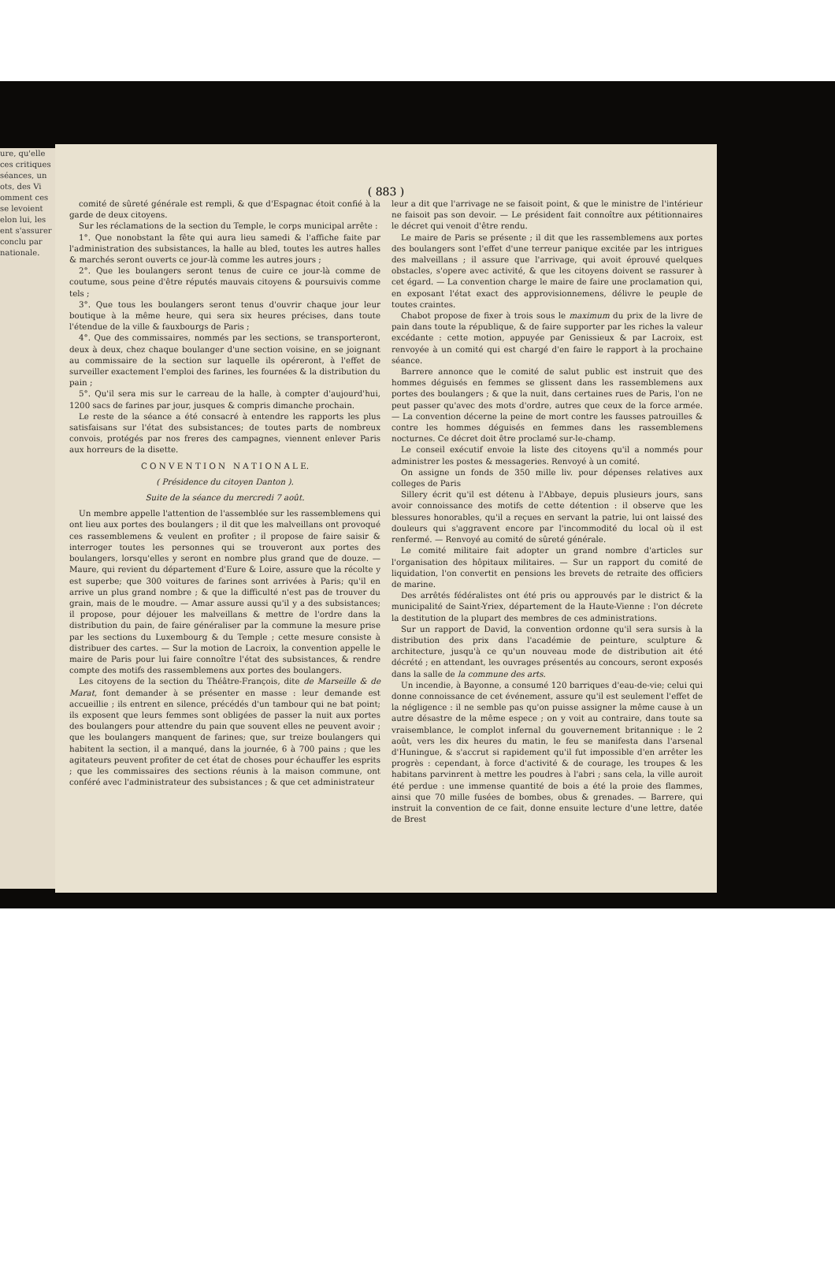ure, qu'elle
ces critiques
séances, un
ots, des Vi
omment ces
se levoient
elon lui, les
ent s'assurer
conclu par
nationale.
( 883 )
comité de sûreté générale est rempli, & que d'Espagnac étoit confié à la garde de deux citoyens.
Sur les réclamations de la section du Temple, le corps municipal arrête :
1°. Que nonobstant la fête qui aura lieu samedi & l'affiche faite par l'administration des subsistances, la halle au bled, toutes les autres halles & marchés seront ouverts ce jour-là comme les autres jours ;
2°. Que les boulangers seront tenus de cuire ce jour-là comme de coutume, sous peine d'être réputés mauvais citoyens & poursuivis comme tels ;
3°. Que tous les boulangers seront tenus d'ouvrir chaque jour leur boutique à la même heure, qui sera six heures précises, dans toute l'étendue de la ville & fauxbourgs de Paris ;
4°. Que des commissaires, nommés par les sections, se transporteront, deux à deux, chez chaque boulanger d'une section voisine, en se joignant au commissaire de la section sur laquelle ils opéreront, à l'effet de surveiller exactement l'emploi des farines, les fournées & la distribution du pain ;
5°. Qu'il sera mis sur le carreau de la halle, à compter d'aujourd'hui, 1200 sacs de farines par jour, jusques & compris dimanche prochain.
Le reste de la séance a été consacré à entendre les rapports les plus satisfaisans sur l'état des subsistances; de toutes parts de nombreux convois, protégés par nos freres des campagnes, viennent enlever Paris aux horreurs de la disette.
C O N V E N T I O N N A T I O N A L E.
( Présidence du citoyen Danton ).
Suite de la séance du mercredi 7 août.
Un membre appelle l'attention de l'assemblée sur les rassemblemens qui ont lieu aux portes des boulangers ; il dit que les malveillans ont provoqué ces rassemblemens & veulent en profiter ; il propose de faire saisir & interroger toutes les personnes qui se trouveront aux portes des boulangers, lorsqu'elles y seront en nombre plus grand que de douze. — Maure, qui revient du département d'Eure & Loire, assure que la récolte y est superbe; que 300 voitures de farines sont arrivées à Paris; qu'il en arrive un plus grand nombre ; & que la difficulté n'est pas de trouver du grain, mais de le moudre. — Amar assure aussi qu'il y a des subsistances; il propose, pour déjouer les malveillans & mettre de l'ordre dans la distribution du pain, de faire généraliser par la commune la mesure prise par les sections du Luxembourg & du Temple ; cette mesure consiste à distribuer des cartes. — Sur la motion de Lacroix, la convention appelle le maire de Paris pour lui faire connoître l'état des subsistances, & rendre compte des motifs des rassemblemens aux portes des boulangers.
Les citoyens de la section du Théâtre-François, dite de Marseille & de Marat, font demander à se présenter en masse : leur demande est accueillie ; ils entrent en silence, précédés d'un tambour qui ne bat point; ils exposent que leurs femmes sont obligées de passer la nuit aux portes des boulangers pour attendre du pain que souvent elles ne peuvent avoir ; que les boulangers manquent de farines; que, sur treize boulangers qui habitent la section, il a manqué, dans la journée, 6 à 700 pains ; que les agitateurs peuvent profiter de cet état de choses pour échauffer les esprits ; que les commissaires des sections réunis à la maison commune, ont conféré avec l'administrateur des subsistances ; & que cet administrateur
leur a dit que l'arrivage ne se faisoit point, & que le ministre de l'intérieur ne faisoit pas son devoir. — Le président fait connoître aux pétitionnaires le décret qui venoit d'être rendu.
Le maire de Paris se présente ; il dit que les rassemblemens aux portes des boulangers sont l'effet d'une terreur panique excitée par les intrigues des malveillans ; il assure que l'arrivage, qui avoit éprouvé quelques obstacles, s'opere avec activité, & que les citoyens doivent se rassurer à cet égard. — La convention charge le maire de faire une proclamation qui, en exposant l'état exact des approvisionnemens, délivre le peuple de toutes craintes.
Chabot propose de fixer à trois sous le maximum du prix de la livre de pain dans toute la république, & de faire supporter par les riches la valeur excédante : cette motion, appuyée par Genissieux & par Lacroix, est renvoyée à un comité qui est chargé d'en faire le rapport à la prochaine séance.
Barrere annonce que le comité de salut public est instruit que des hommes déguisés en femmes se glissent dans les rassemblemens aux portes des boulangers ; & que la nuit, dans certaines rues de Paris, l'on ne peut passer qu'avec des mots d'ordre, autres que ceux de la force armée. — La convention décerne la peine de mort contre les fausses patrouilles & contre les hommes déguisés en femmes dans les rassemblemens nocturnes. Ce décret doit être proclamé sur-le-champ.
Le conseil exécutif envoie la liste des citoyens qu'il a nommés pour administrer les postes & messageries. Renvoyé à un comité.
On assigne un fonds de 350 mille liv. pour dépenses relatives aux colleges de Paris
Sillery écrit qu'il est détenu à l'Abbaye, depuis plusieurs jours, sans avoir connoissance des motifs de cette détention : il observe que les blessures honorables, qu'il a reçues en servant la patrie, lui ont laissé des douleurs qui s'aggravent encore par l'incommodité du local où il est renfermé. — Renvoyé au comité de sûreté générale.
Le comité militaire fait adopter un grand nombre d'articles sur l'organisation des hôpitaux militaires. — Sur un rapport du comité de liquidation, l'on convertit en pensions les brevets de retraite des officiers de marine.
Des arrêtés fédéralistes ont été pris ou approuvés par le district & la municipalité de Saint-Yriex, département de la Haute-Vienne : l'on décrete la destitution de la plupart des membres de ces administrations.
Sur un rapport de David, la convention ordonne qu'il sera sursis à la distribution des prix dans l'académie de peinture, sculpture & architecture, jusqu'à ce qu'un nouveau mode de distribution ait été décrété ; en attendant, les ouvrages présentés au concours, seront exposés dans la salle de la commune des arts.
Un incendie, à Bayonne, a consumé 120 barriques d'eau-de-vie; celui qui donne connoissance de cet événement, assure qu'il est seulement l'effet de la négligence : il ne semble pas qu'on puisse assigner la même cause à un autre désastre de la même espece ; on y voit au contraire, dans toute sa vraisemblance, le complot infernal du gouvernement britannique : le 2 août, vers les dix heures du matin, le feu se manifesta dans l'arsenal d'Huningue, & s'accrut si rapidement qu'il fut impossible d'en arrêter les progrès : cependant, à force d'activité & de courage, les troupes & les habitans parvinrent à mettre les poudres à l'abri ; sans cela, la ville auroit été perdue : une immense quantité de bois a été la proie des flammes, ainsi que 70 mille fusées de bombes, obus & grenades. — Barrere, qui instruit la convention de ce fait, donne ensuite lecture d'une lettre, datée de Brest